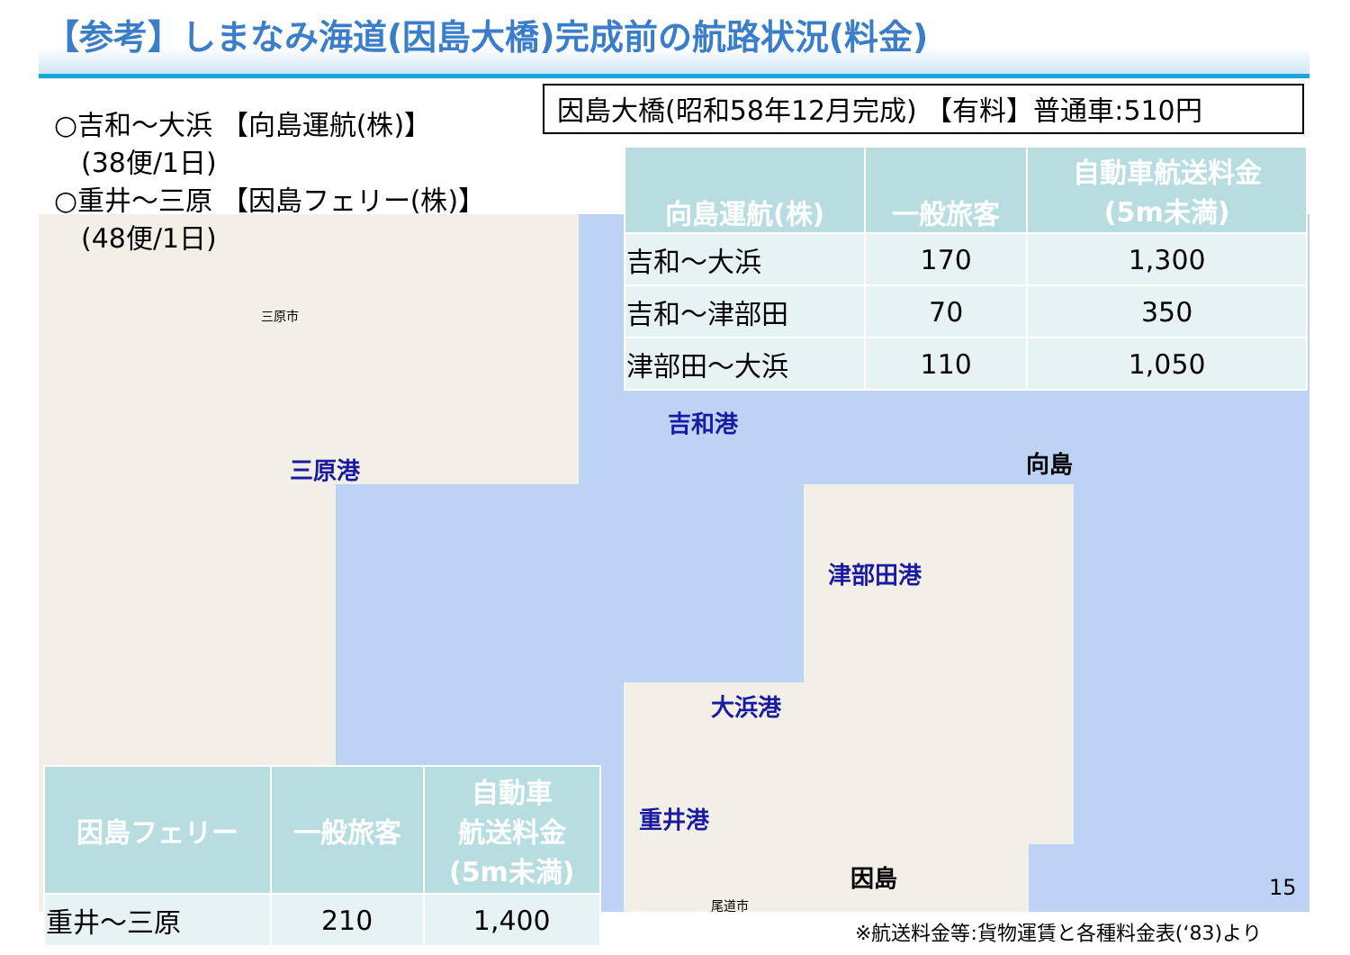【参考】しまなみ海道(因島大橋)完成前の航路状況(料金)
○吉和～大浜 【向島運航(株)】
　(38便/1日)
○重井～三原 【因島フェリー(株)】
　(48便/1日)
因島大橋(昭和58年12月完成) 【有料】普通車:510円
| 向島運航(株) | 一般旅客 | 自動車航送料金 (5m未満) |
| --- | --- | --- |
| 吉和～大浜 | 170 | 1,300 |
| 吉和～津部田 | 70 | 350 |
| 津部田～大浜 | 110 | 1,050 |
吉和港
三原港 向島
津部田港
大浜港
重井港
因島
三原市
尾道市
| 因島フェリー | 一般旅客 | 自動車 航送料金 (5m未満) |
| --- | --- | --- |
| 重井～三原 | 210 | 1,400 |
15
※航送料金等:貨物運賃と各種料金表(‘83)より